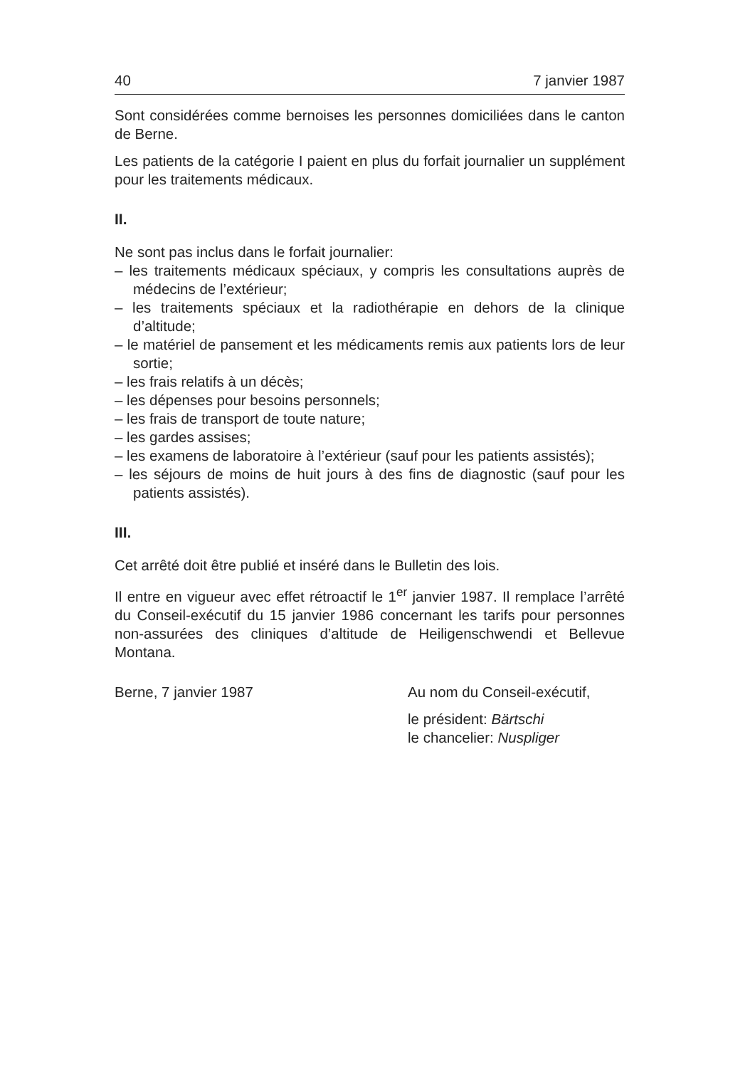40 7 janvier 1987
Sont considérées comme bernoises les personnes domiciliées dans le canton de Berne.
Les patients de la catégorie I paient en plus du forfait journalier un supplément pour les traitements médicaux.
II.
Ne sont pas inclus dans le forfait journalier:
– les traitements médicaux spéciaux, y compris les consultations auprès de médecins de l’extérieur;
– les traitements spéciaux et la radiothérapie en dehors de la clinique d’altitude;
– le matériel de pansement et les médicaments remis aux patients lors de leur sortie;
– les frais relatifs à un décès;
– les dépenses pour besoins personnels;
– les frais de transport de toute nature;
– les gardes assises;
– les examens de laboratoire à l’extérieur (sauf pour les patients assistés);
– les séjours de moins de huit jours à des fins de diagnostic (sauf pour les patients assistés).
III.
Cet arrêté doit être publié et inséré dans le Bulletin des lois.
Il entre en vigueur avec effet rétroactif le 1<sup>er</sup> janvier 1987. Il remplace l’arrêté du Conseil-exécutif du 15 janvier 1986 concernant les tarifs pour personnes non-assurées des cliniques d’altitude de Heiligenschwendi et Bellevue Montana.
Berne, 7 janvier 1987 Au nom du Conseil-exécutif,
le président: Bärtschi
le chancelier: Nuspliger